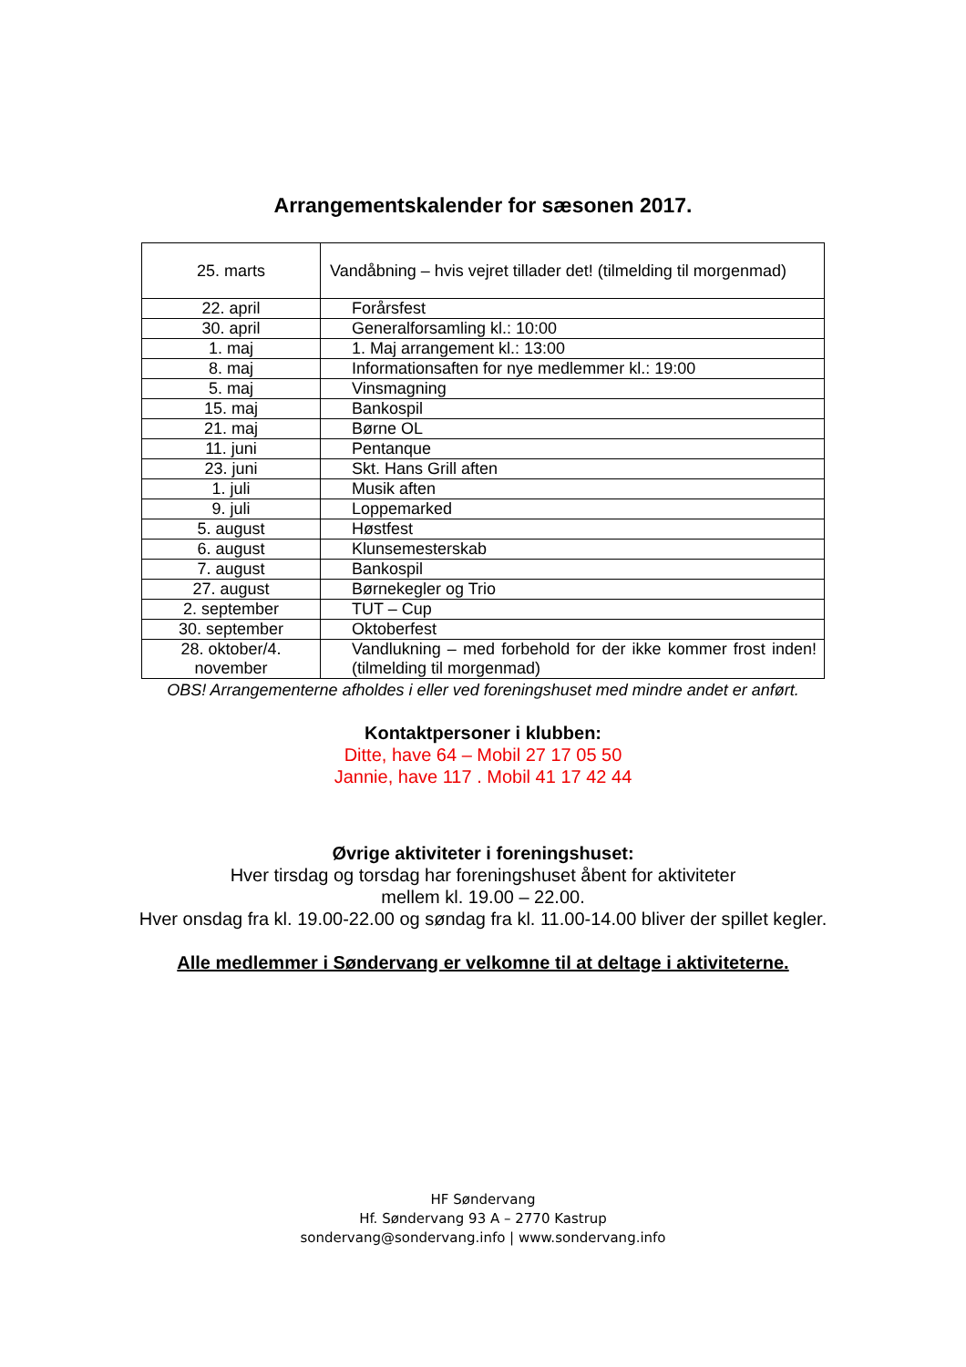Arrangementskalender for sæsonen 2017.
| 25. marts | Vandåbning – hvis vejret tillader det! (tilmelding til morgenmad) |
| 22. april | Forårsfest |
| 30. april | Generalforsamling kl.: 10:00 |
| 1. maj | 1. Maj arrangement kl.: 13:00 |
| 8. maj | Informationsaften for nye medlemmer kl.: 19:00 |
| 5. maj | Vinsmagning |
| 15. maj | Bankospil |
| 21. maj | Børne OL |
| 11. juni | Pentanque |
| 23. juni | Skt. Hans Grill aften |
| 1. juli | Musik aften |
| 9. juli | Loppemarked |
| 5. august | Høstfest |
| 6. august | Klunsemesterskab |
| 7. august | Bankospil |
| 27. august | Børnekegler og Trio |
| 2. september | TUT – Cup |
| 30. september | Oktoberfest |
| 28. oktober/4. november | Vandlukning – med forbehold for der ikke kommer frost inden! (tilmelding til morgenmad) |
OBS! Arrangementerne afholdes i eller ved foreningshuset med mindre andet er anført.
Kontaktpersoner i klubben:
Ditte, have 64 – Mobil 27 17 05 50
Jannie, have 117 . Mobil 41 17 42 44
Øvrige aktiviteter i foreningshuset:
Hver tirsdag og torsdag har foreningshuset åbent for aktiviteter
mellem kl. 19.00 – 22.00.
Hver onsdag fra kl. 19.00-22.00 og søndag fra kl. 11.00-14.00 bliver der spillet kegler.
Alle medlemmer i Søndervang er velkomne til at deltage i aktiviteterne.
HF Søndervang
Hf. Søndervang 93 A – 2770 Kastrup
sondervang@sondervang.info | www.sondervang.info